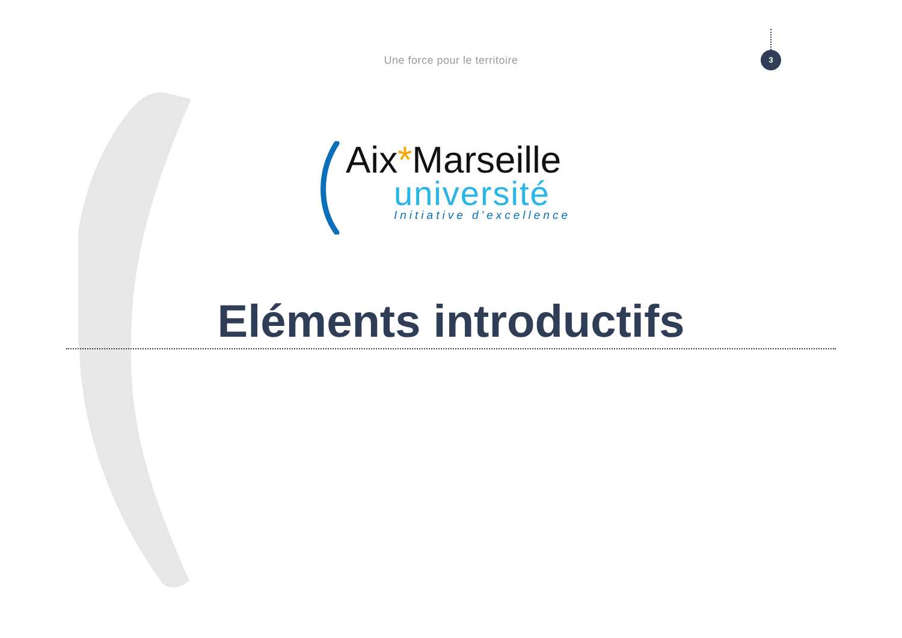3
Une force pour le territoire
Aix*Marseille
université
Initiative d'excellence
Eléments introductifs